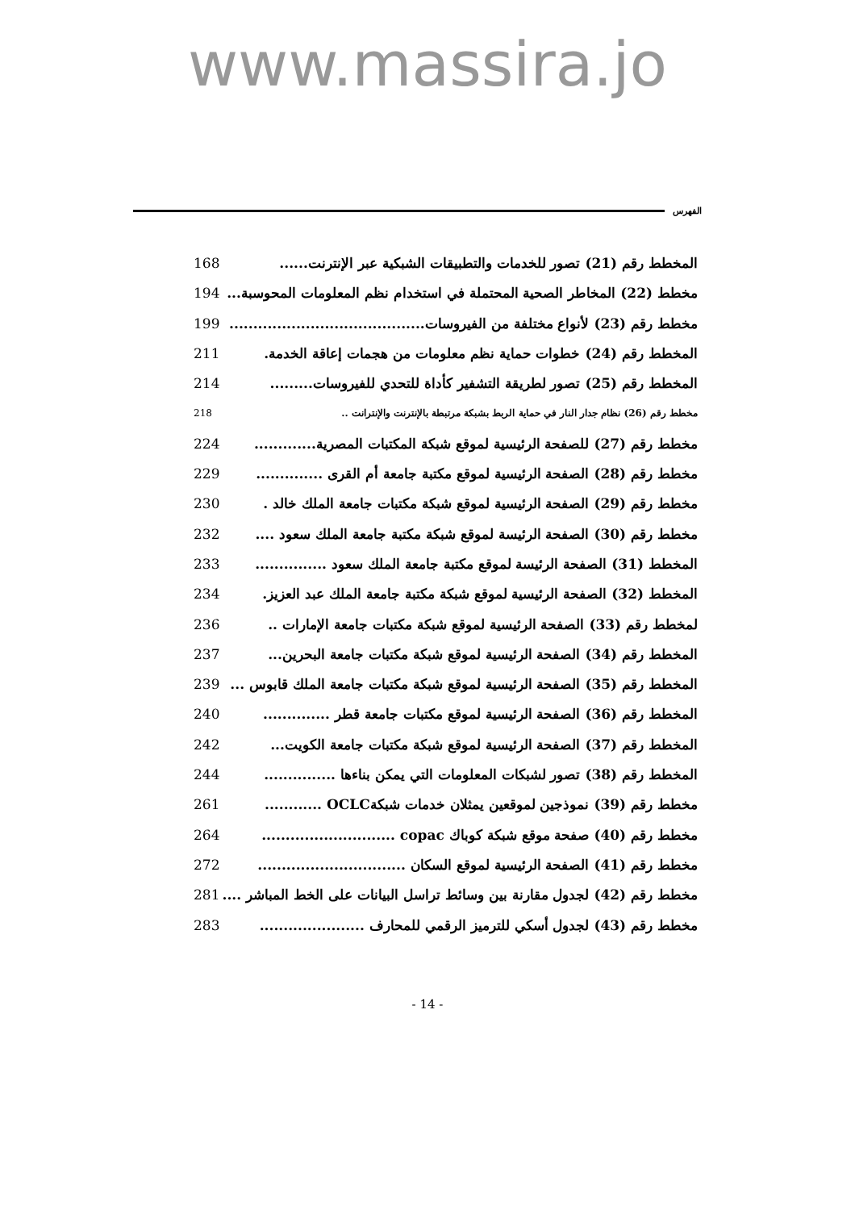www.massira.jo
الفهرس
المخطط رقم (21) تصور للخدمات والتطبيقات الشبكية عبر الإنترنت...... 168
مخطط (22) المخاطر الصحية المحتملة في استخدام نظم المعلومات المحوسبة... 194
مخطط رقم (23) لأنواع مختلفة من الفيروسات......................................... 199
المخطط رقم (24) خطوات حماية نظم معلومات من هجمات إعاقة الخدمة. 211
المخطط رقم (25) تصور لطريقة التشفير كأداة للتحدي للفيروسات......... 214
مخطط رقم (26) نظام جدار النار في حماية الربط بشبكة مرتبطة بالإنترنت والإنترانت .. 218
مخطط رقم (27) للصفحة الرئيسية لموقع شبكة المكتبات المصرية............. 224
مخطط رقم (28) الصفحة الرئيسية لموقع مكتبة جامعة أم القرى .............. 229
مخطط رقم (29) الصفحة الرئيسية لموقع شبكة مكتبات جامعة الملك خالد . 230
مخطط رقم (30) الصفحة الرئيسة لموقع شبكة مكتبة جامعة الملك سعود .... 232
المخطط (31) الصفحة الرئيسة لموقع مكتبة جامعة الملك سعود ............... 233
المخطط (32) الصفحة الرئيسية لموقع شبكة مكتبة جامعة الملك عبد العزيز. 234
لمخطط رقم (33) الصفحة الرئيسية لموقع شبكة مكتبات جامعة الإمارات .. 236
المخطط رقم (34) الصفحة الرئيسية لموقع شبكة مكتبات جامعة البحرين... 237
المخطط رقم (35) الصفحة الرئيسية لموقع شبكة مكتبات جامعة الملك قابوس ... 239
المخطط رقم (36) الصفحة الرئيسية لموقع مكتبات جامعة قطر .............. 240
المخطط رقم (37) الصفحة الرئيسية لموقع شبكة مكتبات جامعة الكويت... 242
المخطط رقم (38) تصور لشبكات المعلومات التي يمكن بناءها ............... 244
مخطط رقم (39) نموذجين لموقعين يمثلان خدمات شبكةOCLC ............ 261
مخطط رقم (40) صفحة موقع شبكة كوباك copac ............................ 264
مخطط رقم (41) الصفحة الرئيسية لموقع السكان ............................... 272
مخطط رقم (42) لجدول مقارنة بين وسائط تراسل البيانات على الخط المباشر .... 281
مخطط رقم (43) لجدول أسكي للترميز الرقمي للمحارف ...................... 283
- 14 -